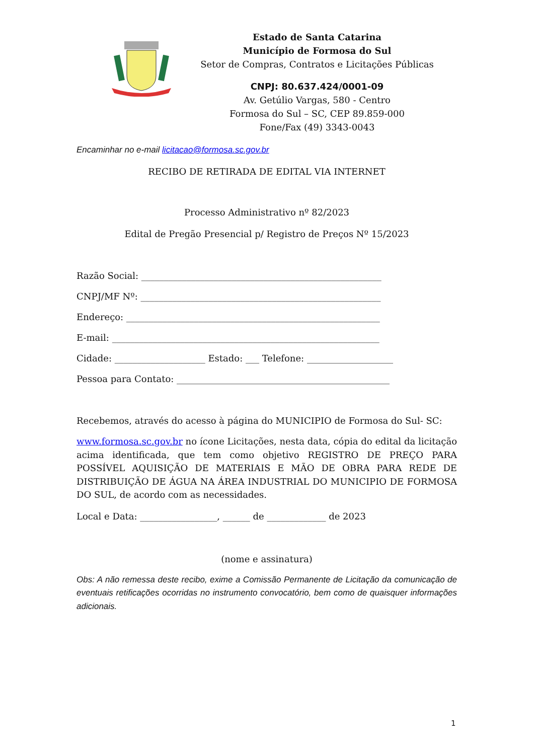Estado de Santa Catarina
Município de Formosa do Sul
Setor de Compras, Contratos e Licitações Públicas
CNPJ: 80.637.424/0001-09
Av. Getúlio Vargas, 580 - Centro
Formosa do Sul – SC, CEP 89.859-000
Fone/Fax (49) 3343-0043
Encaminhar no e-mail licitacao@formosa.sc.gov.br
RECIBO DE RETIRADA DE EDITAL VIA INTERNET
Processo Administrativo nº 82/2023
Edital de Pregão Presencial p/ Registro de Preços Nº 15/2023
Razão Social: _____________________________________________________
CNPJ/MF Nº: _____________________________________________________
Endereço: ________________________________________________________
E-mail: ___________________________________________________________
Cidade: ____________________ Estado: ___ Telefone: ___________________
Pessoa para Contato: _______________________________________________
Recebemos, através do acesso à página do MUNICIPIO de Formosa do Sul- SC:
www.formosa.sc.gov.br no ícone Licitações, nesta data, cópia do edital da licitação acima identificada, que tem como objetivo REGISTRO DE PREÇO PARA POSSÍVEL AQUISIÇÃO DE MATERIAIS E MÃO DE OBRA PARA REDE DE DISTRIBUIÇÃO DE ÁGUA NA ÁREA INDUSTRIAL DO MUNICIPIO DE FORMOSA DO SUL, de acordo com as necessidades.
Local e Data: _________________, ______ de _____________ de 2023
(nome e assinatura)
Obs: A não remessa deste recibo, exime a Comissão Permanente de Licitação da comunicação de eventuais retificações ocorridas no instrumento convocatório, bem como de quaisquer informações adicionais.
1